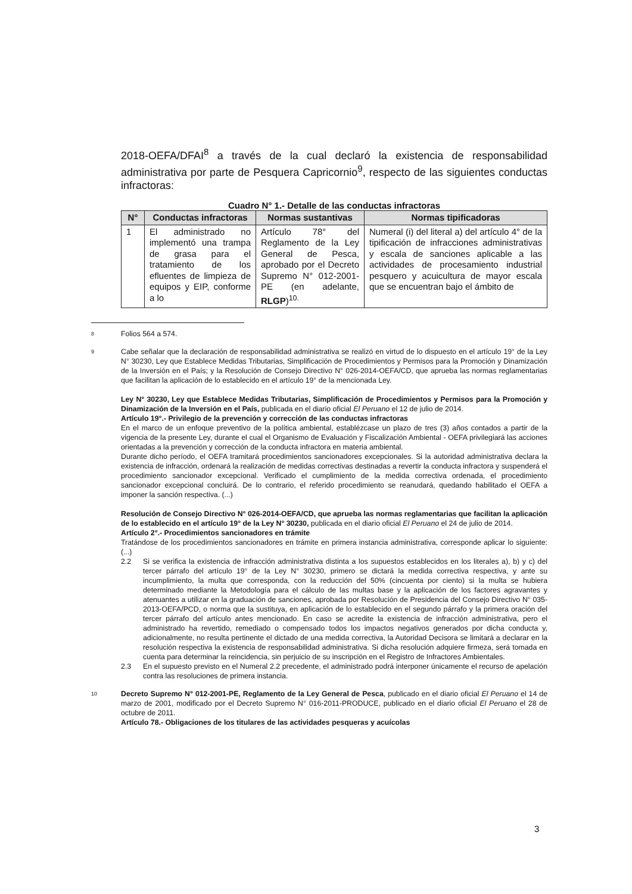2018-OEFA/DFAI<sup>8</sup> a través de la cual declaró la existencia de responsabilidad administrativa por parte de Pesquera Capricornio<sup>9</sup>, respecto de las siguientes conductas infractoras:
Cuadro N° 1.- Detalle de las conductas infractoras
| N° | Conductas infractoras | Normas sustantivas | Normas tipificadoras |
| --- | --- | --- | --- |
| 1 | El administrado no implementó una trampa de grasa para el tratamiento de los efluentes de limpieza de equipos y EIP, conforme a lo | Artículo 78° del Reglamento de la Ley General de Pesca, aprobado por el Decreto Supremo N° 012-2001-PE (en adelante, RLGP )<sup>10.</sup> | Numeral (i) del literal a) del artículo 4° de la tipificación de infracciones administrativas y escala de sanciones aplicable a las actividades de procesamiento industrial pesquero y acuicultura de mayor escala que se encuentran bajo el ámbito de |
8
Folios 564 a 574.
9
Cabe señalar que la declaración de responsabilidad administrativa se realizó en virtud de lo dispuesto en el artículo 19° de la Ley N° 30230, Ley que Establece Medidas Tributarias, Simplificación de Procedimientos y Permisos para la Promoción y Dinamización de la Inversión en el País; y la Resolución de Consejo Directivo N° 026-2014-OEFA/CD, que aprueba las normas reglamentarias que facilitan la aplicación de lo establecido en el artículo 19° de la mencionada Ley.
Ley N° 30230, Ley que Establece Medidas Tributarias, Simplificación de Procedimientos y Permisos para la Promoción y Dinamización de la Inversión en el País, publicada en el diario oficial El Peruano el 12 de julio de 2014.
Artículo 19°.- Privilegio de la prevención y corrección de las conductas infractoras
En el marco de un enfoque preventivo de la política ambiental, establézcase un plazo de tres (3) años contados a partir de la vigencia de la presente Ley, durante el cual el Organismo de Evaluación y Fiscalización Ambiental - OEFA privilegiará las acciones orientadas a la prevención y corrección de la conducta infractora en materia ambiental.
Durante dicho período, el OEFA tramitará procedimientos sancionadores excepcionales. Si la autoridad administrativa declara la existencia de infracción, ordenará la realización de medidas correctivas destinadas a revertir la conducta infractora y suspenderá el procedimiento sancionador excepcional. Verificado el cumplimiento de la medida correctiva ordenada, el procedimiento sancionador excepcional concluirá. De lo contrario, el referido procedimiento se reanudará, quedando habilitado el OEFA a imponer la sanción respectiva. (...)
Resolución de Consejo Directivo N° 026-2014-OEFA/CD, que aprueba las normas reglamentarias que facilitan la aplicación de lo establecido en el artículo 19° de la Ley N° 30230, publicada en el diario oficial El Peruano el 24 de julio de 2014.
Artículo 2°.- Procedimientos sancionadores en trámite
Tratándose de los procedimientos sancionadores en trámite en primera instancia administrativa, corresponde aplicar lo siguiente: (...)
2.2 Si se verifica la existencia de infracción administrativa distinta a los supuestos establecidos en los literales a), b) y c) del tercer párrafo del artículo 19° de la Ley N° 30230, primero se dictará la medida correctiva respectiva, y ante su incumplimiento, la multa que corresponda, con la reducción del 50% (cincuenta por ciento) si la multa se hubiera determinado mediante la Metodología para el cálculo de las multas base y la aplicación de los factores agravantes y atenuantes a utilizar en la graduación de sanciones, aprobada por Resolución de Presidencia del Consejo Directivo N° 035-2013-OEFA/PCD, o norma que la sustituya, en aplicación de lo establecido en el segundo párrafo y la primera oración del tercer párrafo del artículo antes mencionado. En caso se acredite la existencia de infracción administrativa, pero el administrado ha revertido, remediado o compensado todos los impactos negativos generados por dicha conducta y, adicionalmente, no resulta pertinente el dictado de una medida correctiva, la Autoridad Decisora se limitará a declarar en la resolución respectiva la existencia de responsabilidad administrativa. Si dicha resolución adquiere firmeza, será tomada en cuenta para determinar la reincidencia, sin perjuicio de su inscripción en el Registro de Infractores Ambientales.
2.3 En el supuesto previsto en el Numeral 2.2 precedente, el administrado podrá interponer únicamente el recurso de apelación contra las resoluciones de primera instancia.
10
Decreto Supremo N° 012-2001-PE, Reglamento de la Ley General de Pesca, publicado en el diario oficial El Peruano el 14 de marzo de 2001, modificado por el Decreto Supremo N° 016-2011-PRODUCE, publicado en el diario oficial El Peruano el 28 de octubre de 2011.
Artículo 78.- Obligaciones de los titulares de las actividades pesqueras y acuícolas
3